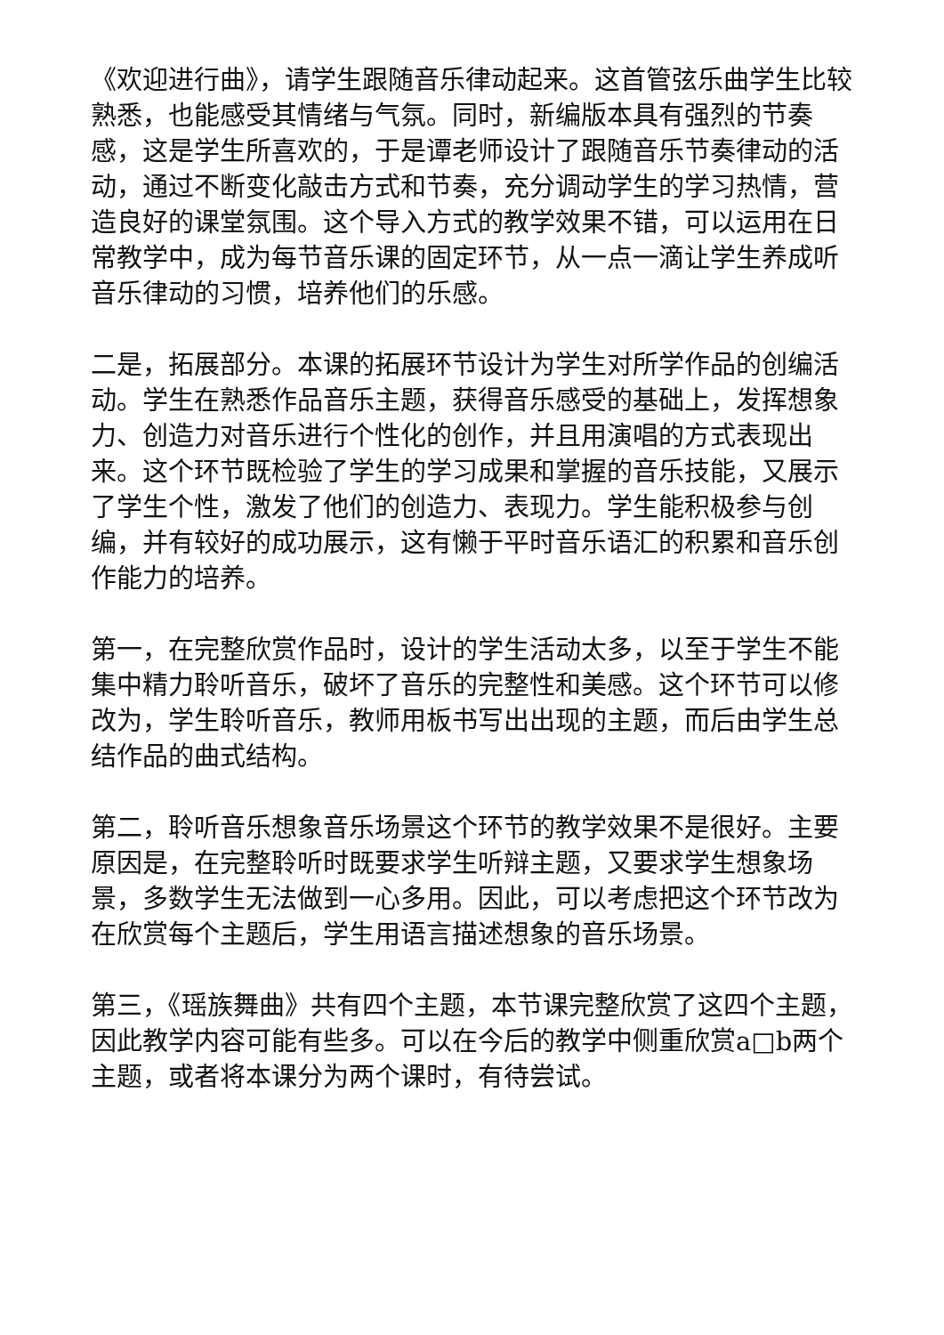《欢迎进行曲》，请学生跟随音乐律动起来。这首管弦乐曲学生比较熟悉，也能感受其情绪与气氛。同时，新编版本具有强烈的节奏感，这是学生所喜欢的，于是谭老师设计了跟随音乐节奏律动的活动，通过不断变化敲击方式和节奏，充分调动学生的学习热情，营造良好的课堂氛围。这个导入方式的教学效果不错，可以运用在日常教学中，成为每节音乐课的固定环节，从一点一滴让学生养成听音乐律动的习惯，培养他们的乐感。
二是，拓展部分。本课的拓展环节设计为学生对所学作品的创编活动。学生在熟悉作品音乐主题，获得音乐感受的基础上，发挥想象力、创造力对音乐进行个性化的创作，并且用演唱的方式表现出来。这个环节既检验了学生的学习成果和掌握的音乐技能，又展示了学生个性，激发了他们的创造力、表现力。学生能积极参与创编，并有较好的成功展示，这有懒于平时音乐语汇的积累和音乐创作能力的培养。
第一，在完整欣赏作品时，设计的学生活动太多，以至于学生不能集中精力聆听音乐，破坏了音乐的完整性和美感。这个环节可以修改为，学生聆听音乐，教师用板书写出出现的主题，而后由学生总结作品的曲式结构。
第二，聆听音乐想象音乐场景这个环节的教学效果不是很好。主要原因是，在完整聆听时既要求学生听辩主题，又要求学生想象场景，多数学生无法做到一心多用。因此，可以考虑把这个环节改为在欣赏每个主题后，学生用语言描述想象的音乐场景。
第三，《瑶族舞曲》共有四个主题，本节课完整欣赏了这四个主题，因此教学内容可能有些多。可以在今后的教学中侧重欣赏a□b两个主题，或者将本课分为两个课时，有待尝试。